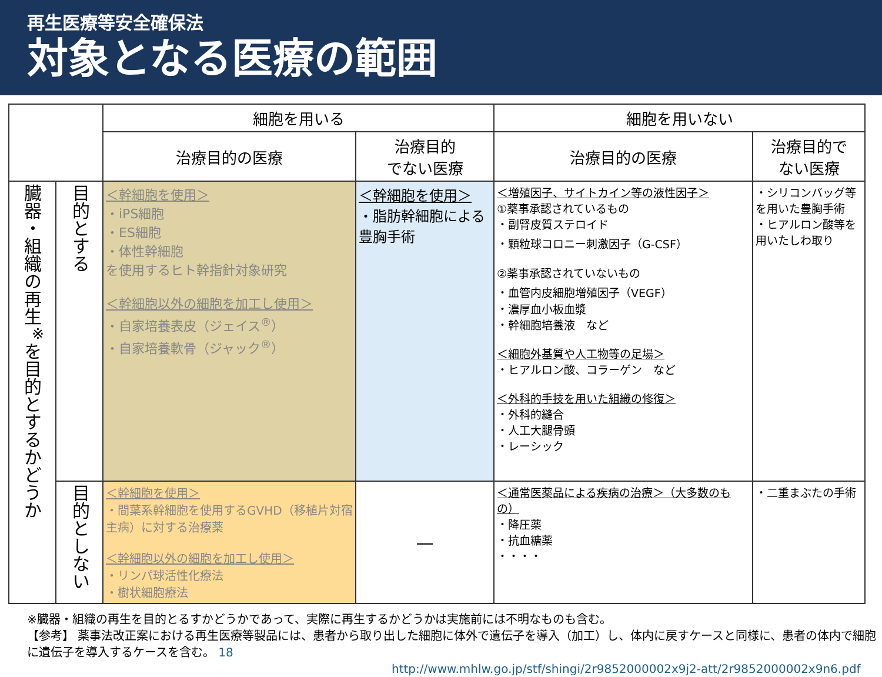再生医療等安全確保法
対象となる医療の範囲
| | | 細胞を用いる | | 細胞を用いない | |
| --- | --- | --- | --- | --- | --- |
| | | 治療目的の医療 | 治療目的 でない医療 | 治療目的の医療 | 治療目的で ない医療 |
| 臓器・組織の再生<sup>※</sup>を目的とするかどうか | 目的とする | ＜幹細胞を使用＞ ・iPS細胞 ・ES細胞 ・体性幹細胞 を使用するヒト幹指針対象研究 ＜幹細胞以外の細胞を加工し使用＞ ・自家培養表皮（ジェイス<sup>®</sup>） ・自家培養軟骨（ジャック<sup>®</sup>） | ＜幹細胞を使用＞ ・脂肪幹細胞による豊胸手術 | ＜増殖因子、サイトカイン等の液性因子＞ ①薬事承認されているもの ・副腎皮質ステロイド ・顆粒球コロニー刺激因子（G-CSF） ②薬事承認されていないもの ・血管内皮細胞増殖因子（VEGF） ・濃厚血小板血漿 ・幹細胞培養液 など ＜細胞外基質や人工物等の足場＞ ・ヒアルロン酸、コラーゲン など ＜外科的手技を用いた組織の修復＞ ・外科的縫合 ・人工大腿骨頭 ・レーシック | ・シリコンバッグ等を用いた豊胸手術 ・ヒアルロン酸等を用いたしわ取り |
| | 目的としない | ＜幹細胞を使用＞ ・間葉系幹細胞を使用するGVHD（移植片対宿主病）に対する治療薬 ＜幹細胞以外の細胞を加工し使用＞ ・リンパ球活性化療法 ・樹状細胞療法 | — | ＜通常医薬品による疾病の治療＞（大多数のもの） ・降圧薬 ・抗血糖薬 ・・・・ | ・二重まぶたの手術 |
※臓器・組織の再生を目的とるすかどうかであって、実際に再生するかどうかは実施前には不明なものも含む。
【参考】 薬事法改正案における再生医療等製品には、患者から取り出した細胞に体外で遺伝子を導入（加工）し、体内に戻すケースと同様に、患者の体内で細胞に遺伝子を導入するケースを含む。 18
http://www.mhlw.go.jp/stf/shingi/2r9852000002x9j2-att/2r9852000002x9n6.pdf